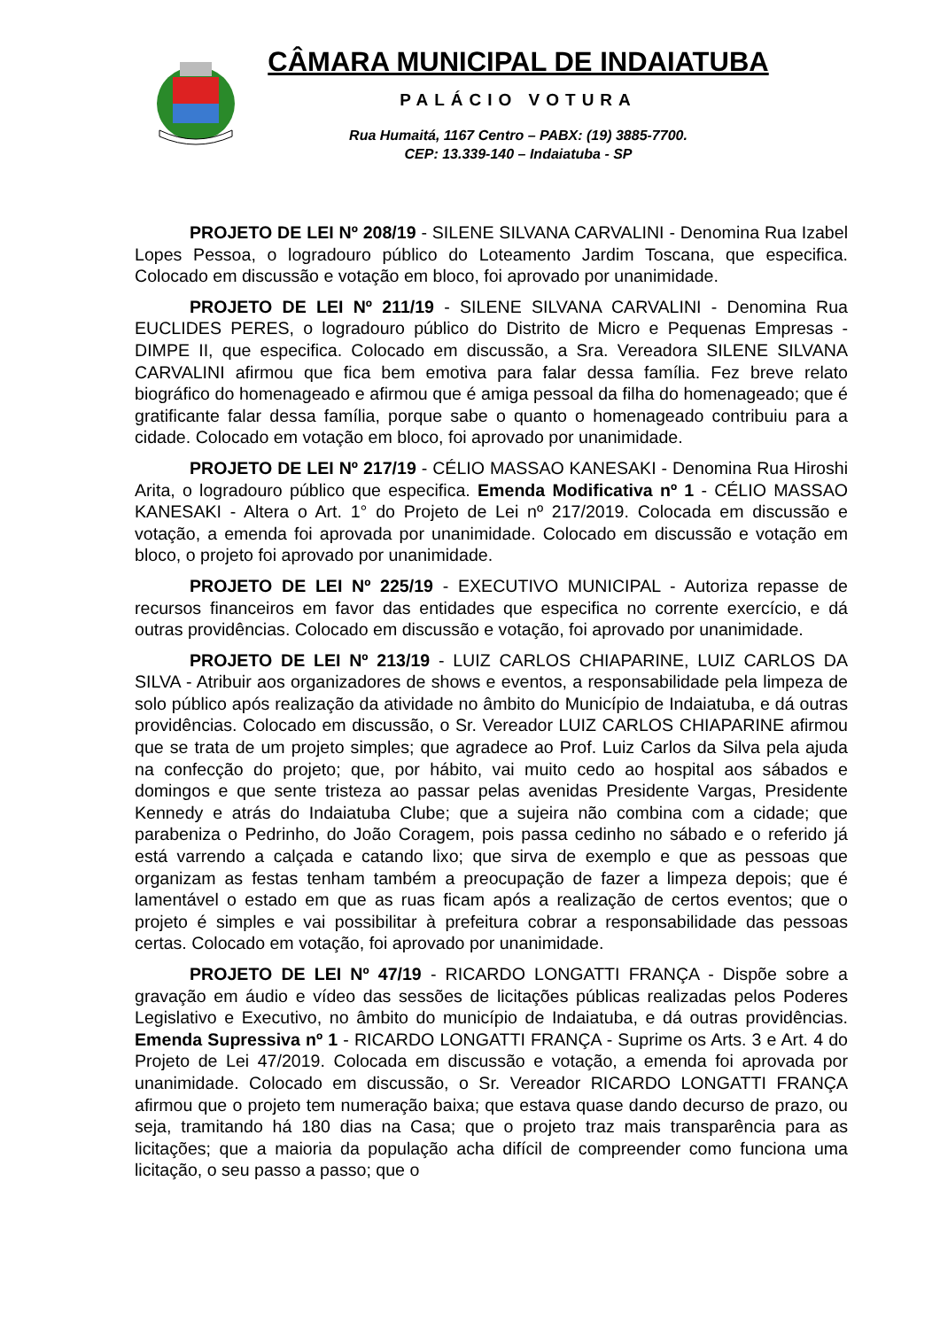CÂMARA MUNICIPAL DE INDAIATUBA
PALÁCIO VOTURA
Rua Humaitá, 1167 Centro – PABX: (19) 3885-7700.
CEP: 13.339-140 – Indaiatuba - SP
PROJETO DE LEI Nº 208/19 - SILENE SILVANA CARVALINI - Denomina Rua Izabel Lopes Pessoa, o logradouro público do Loteamento Jardim Toscana, que especifica. Colocado em discussão e votação em bloco, foi aprovado por unanimidade.
PROJETO DE LEI Nº 211/19 - SILENE SILVANA CARVALINI - Denomina Rua EUCLIDES PERES, o logradouro público do Distrito de Micro e Pequenas Empresas - DIMPE II, que especifica. Colocado em discussão, a Sra. Vereadora SILENE SILVANA CARVALINI afirmou que fica bem emotiva para falar dessa família. Fez breve relato biográfico do homenageado e afirmou que é amiga pessoal da filha do homenageado; que é gratificante falar dessa família, porque sabe o quanto o homenageado contribuiu para a cidade. Colocado em votação em bloco, foi aprovado por unanimidade.
PROJETO DE LEI Nº 217/19 - CÉLIO MASSAO KANESAKI - Denomina Rua Hiroshi Arita, o logradouro público que especifica. Emenda Modificativa nº 1 - CÉLIO MASSAO KANESAKI - Altera o Art. 1° do Projeto de Lei nº 217/2019. Colocada em discussão e votação, a emenda foi aprovada por unanimidade. Colocado em discussão e votação em bloco, o projeto foi aprovado por unanimidade.
PROJETO DE LEI Nº 225/19 - EXECUTIVO MUNICIPAL - Autoriza repasse de recursos financeiros em favor das entidades que especifica no corrente exercício, e dá outras providências. Colocado em discussão e votação, foi aprovado por unanimidade.
PROJETO DE LEI Nº 213/19 - LUIZ CARLOS CHIAPARINE, LUIZ CARLOS DA SILVA - Atribuir aos organizadores de shows e eventos, a responsabilidade pela limpeza de solo público após realização da atividade no âmbito do Município de Indaiatuba, e dá outras providências. Colocado em discussão, o Sr. Vereador LUIZ CARLOS CHIAPARINE afirmou que se trata de um projeto simples; que agradece ao Prof. Luiz Carlos da Silva pela ajuda na confecção do projeto; que, por hábito, vai muito cedo ao hospital aos sábados e domingos e que sente tristeza ao passar pelas avenidas Presidente Vargas, Presidente Kennedy e atrás do Indaiatuba Clube; que a sujeira não combina com a cidade; que parabeniza o Pedrinho, do João Coragem, pois passa cedinho no sábado e o referido já está varrendo a calçada e catando lixo; que sirva de exemplo e que as pessoas que organizam as festas tenham também a preocupação de fazer a limpeza depois; que é lamentável o estado em que as ruas ficam após a realização de certos eventos; que o projeto é simples e vai possibilitar à prefeitura cobrar a responsabilidade das pessoas certas. Colocado em votação, foi aprovado por unanimidade.
PROJETO DE LEI Nº 47/19 - RICARDO LONGATTI FRANÇA - Dispõe sobre a gravação em áudio e vídeo das sessões de licitações públicas realizadas pelos Poderes Legislativo e Executivo, no âmbito do município de Indaiatuba, e dá outras providências. Emenda Supressiva nº 1 - RICARDO LONGATTI FRANÇA - Suprime os Arts. 3 e Art. 4 do Projeto de Lei 47/2019. Colocada em discussão e votação, a emenda foi aprovada por unanimidade. Colocado em discussão, o Sr. Vereador RICARDO LONGATTI FRANÇA afirmou que o projeto tem numeração baixa; que estava quase dando decurso de prazo, ou seja, tramitando há 180 dias na Casa; que o projeto traz mais transparência para as licitações; que a maioria da população acha difícil de compreender como funciona uma licitação, o seu passo a passo; que o